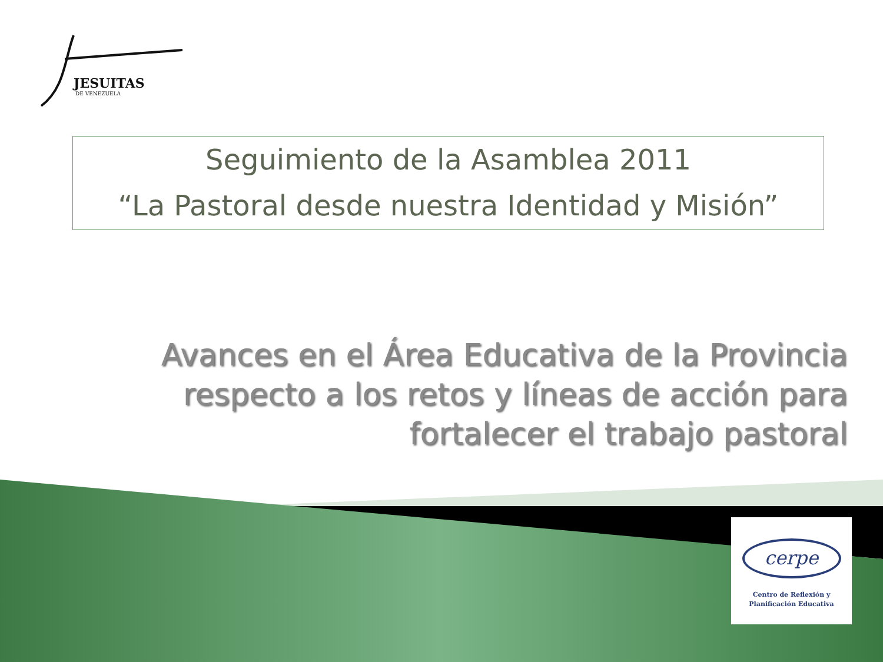JESUITAS
DE VENEZUELA
Seguimiento de la Asamblea 2011
“La Pastoral desde nuestra Identidad y Misión”
Avances en el Área Educativa de la Provincia respecto a los retos y líneas de acción para fortalecer el trabajo pastoral
cerpe
Centro de Reflexión y
Planificación Educativa